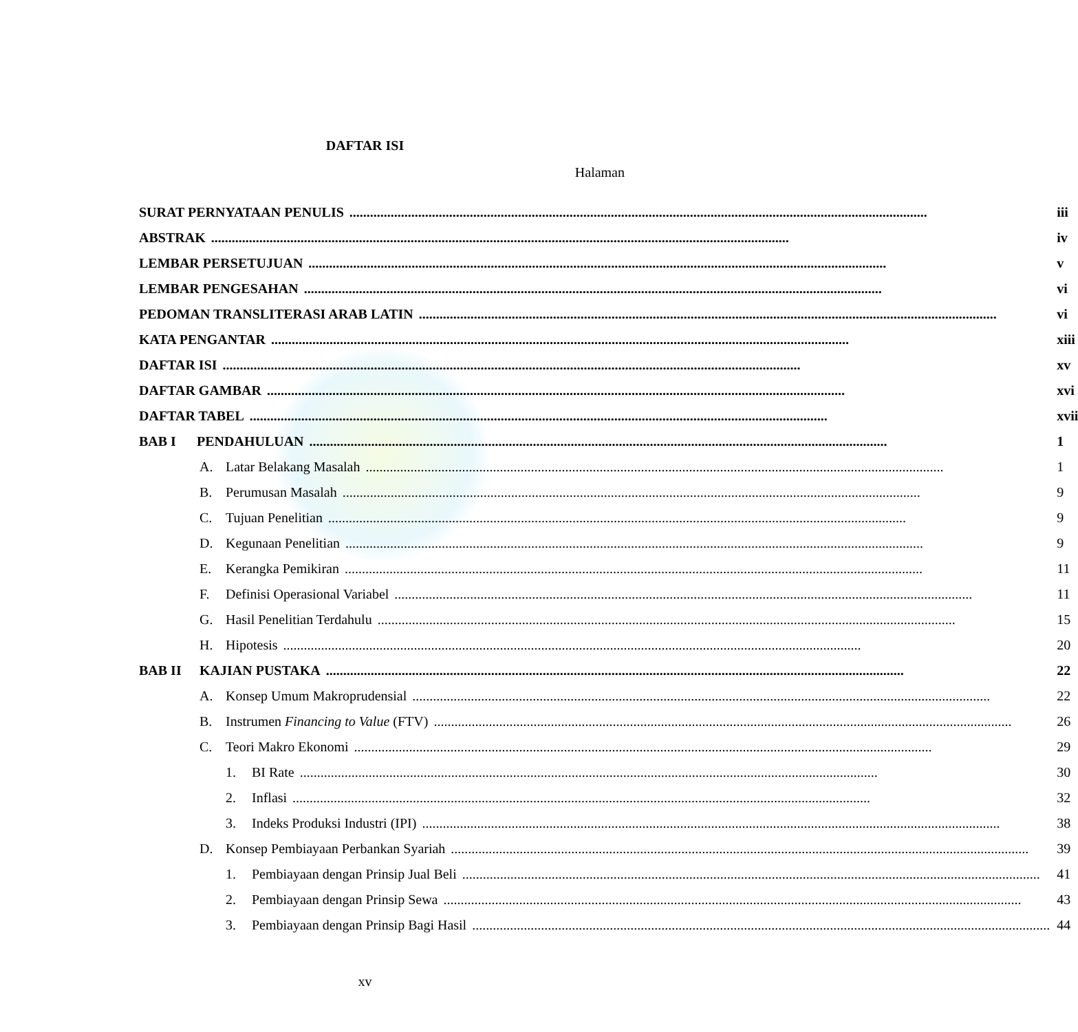DAFTAR ISI
Halaman
| SURAT PERNYATAAN PENULIS | iii |
| ABSTRAK | iv |
| LEMBAR PERSETUJUAN | v |
| LEMBAR PENGESAHAN | vi |
| PEDOMAN TRANSLITERASI ARAB LATIN | vi |
| KATA PENGANTAR | xiii |
| DAFTAR ISI | xv |
| DAFTAR GAMBAR | xvi |
| DAFTAR TABEL | xvii |
| BAB I PENDAHULUAN | 1 |
| A. Latar Belakang Masalah | 1 |
| B. Perumusan Masalah | 9 |
| C. Tujuan Penelitian | 9 |
| D. Kegunaan Penelitian | 9 |
| E. Kerangka Pemikiran | 11 |
| F. Definisi Operasional Variabel | 11 |
| G. Hasil Penelitian Terdahulu | 15 |
| H. Hipotesis | 20 |
| BAB II KAJIAN PUSTAKA | 22 |
| A. Konsep Umum Makroprudensial | 22 |
| B. Instrumen Financing to Value (FTV) | 26 |
| C. Teori Makro Ekonomi | 29 |
| 1. BI Rate | 30 |
| 2. Inflasi | 32 |
| 3. Indeks Produksi Industri (IPI) | 38 |
| D. Konsep Pembiayaan Perbankan Syariah | 39 |
| 1. Pembiayaan dengan Prinsip Jual Beli | 41 |
| 2. Pembiayaan dengan Prinsip Sewa | 43 |
| 3. Pembiayaan dengan Prinsip Bagi Hasil | 44 |
xv